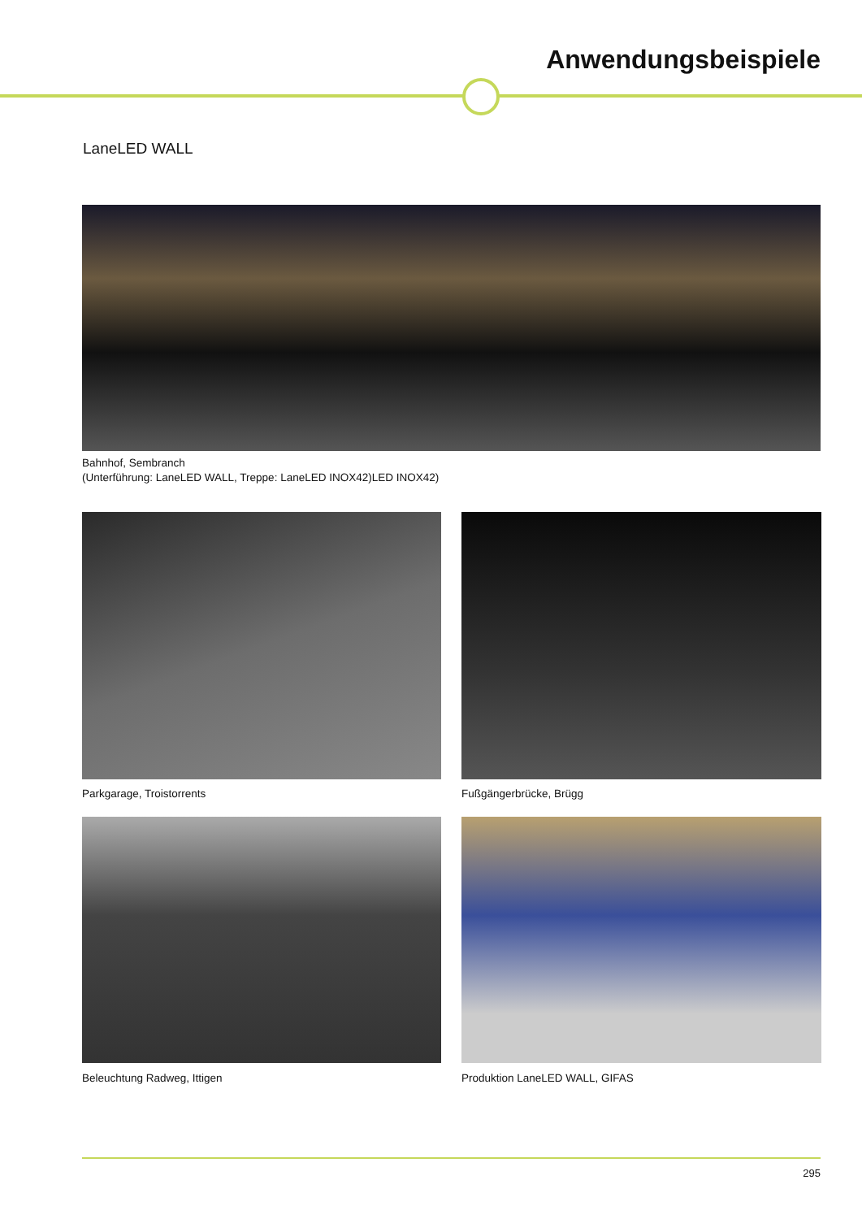Anwendungsbeispiele
LaneLED WALL
Bahnhof, Sembranch
(Unterführung: LaneLED WALL, Treppe: LaneLED INOX42)LED INOX42)
Parkgarage, Troistorrents Fußgängerbrücke, Brügg
Beleuchtung Radweg, Ittigen Produktion LaneLED WALL, GIFAS
295